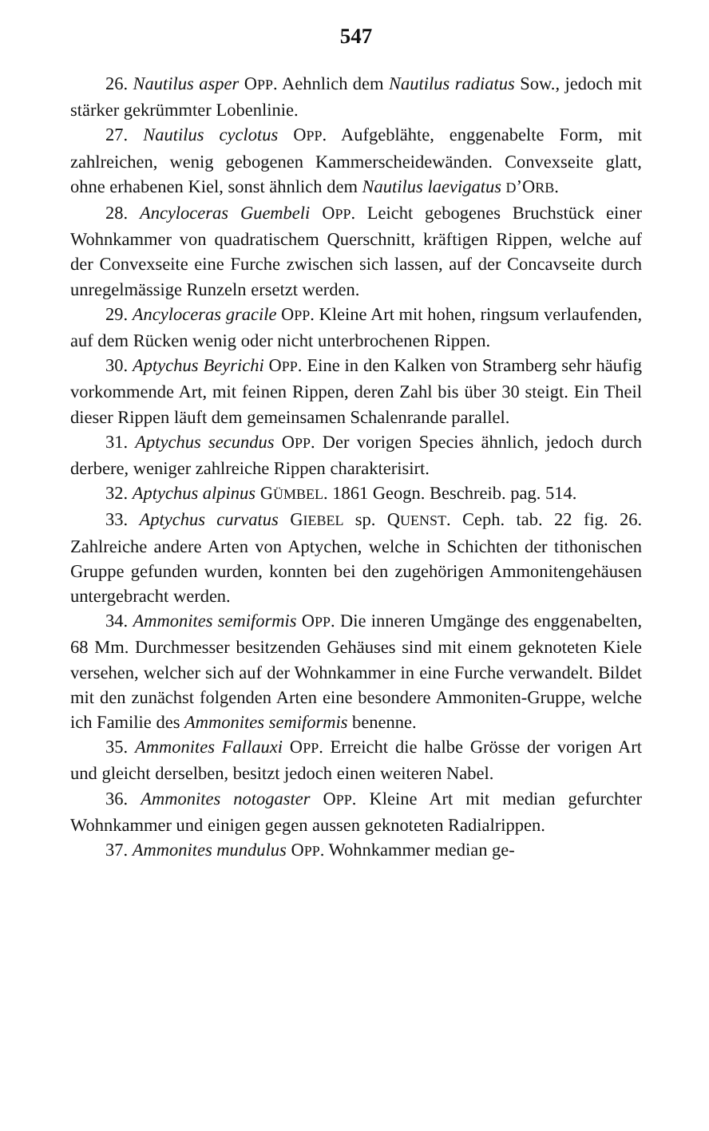547
26. Nautilus asper OPP. Aehnlich dem Nautilus radiatus Sow., jedoch mit stärker gekrümmter Lobenlinie.
27. Nautilus cyclotus OPP. Aufgeblähte, enggenabelte Form, mit zahlreichen, wenig gebogenen Kammerscheidewänden. Convexseite glatt, ohne erhabenen Kiel, sonst ähnlich dem Nautilus laevigatus D’ORB.
28. Ancyloceras Guembeli OPP. Leicht gebogenes Bruchstück einer Wohnkammer von quadratischem Querschnitt, kräftigen Rippen, welche auf der Convexseite eine Furche zwischen sich lassen, auf der Concavseite durch unregelmässige Runzeln ersetzt werden.
29. Ancyloceras gracile OPP. Kleine Art mit hohen, ringsum verlaufenden, auf dem Rücken wenig oder nicht unterbrochenen Rippen.
30. Aptychus Beyrichi OPP. Eine in den Kalken von Stramberg sehr häufig vorkommende Art, mit feinen Rippen, deren Zahl bis über 30 steigt. Ein Theil dieser Rippen läuft dem gemeinsamen Schalenrande parallel.
31. Aptychus secundus OPP. Der vorigen Species ähnlich, jedoch durch derbere, weniger zahlreiche Rippen charakterisirt.
32. Aptychus alpinus GÜMBEL. 1861 Geogn. Beschreib. pag. 514.
33. Aptychus curvatus GIEBEL sp. QUENST. Ceph. tab. 22 fig. 26. Zahlreiche andere Arten von Aptychen, welche in Schichten der tithonischen Gruppe gefunden wurden, konnten bei den zugehörigen Ammonitengehäusen untergebracht werden.
34. Ammonites semiformis OPP. Die inneren Umgänge des enggenabelten, 68 Mm. Durchmesser besitzenden Gehäuses sind mit einem geknoteten Kiele versehen, welcher sich auf der Wohnkammer in eine Furche verwandelt. Bildet mit den zunächst folgenden Arten eine besondere Ammoniten-Gruppe, welche ich Familie des Ammonites semiformis benenne.
35. Ammonites Fallauxi OPP. Erreicht die halbe Grösse der vorigen Art und gleicht derselben, besitzt jedoch einen weiteren Nabel.
36. Ammonites notogaster OPP. Kleine Art mit median gefurchter Wohnkammer und einigen gegen aussen geknoteten Radialrippen.
37. Ammonites mundulus OPP. Wohnkammer median ge-